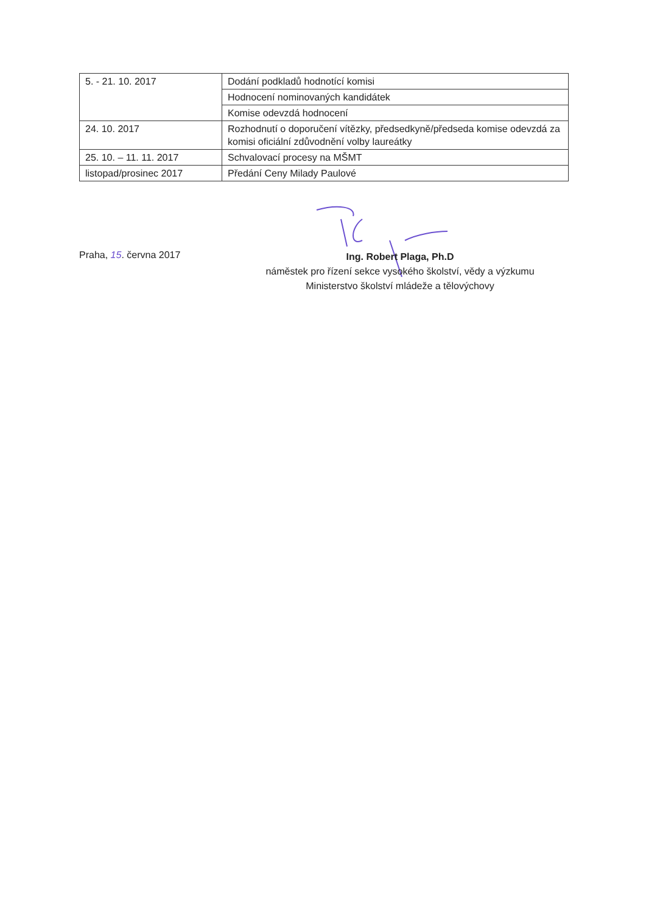| 5. - 21. 10. 2017 | Dodání podkladů hodnotící komisi |
| | Hodnocení nominovaných kandidátek |
| | Komise odevzdá hodnocení |
| 24. 10. 2017 | Rozhodnutí o doporučení vítězky, předsedkyně/předseda komise odevzdá za komisi oficiální zdůvodnění volby laureátky |
| 25. 10. – 11. 11. 2017 | Schvalovací procesy na MŠMT |
| listopad/prosinec 2017 | Předání Ceny Milady Paulové |
Praha, 15. června 2017
Ing. Robert Plaga, Ph.D
náměstek pro řízení sekce vysokého školství, vědy a výzkumu
Ministerstvo školství mládeže a tělovýchovy